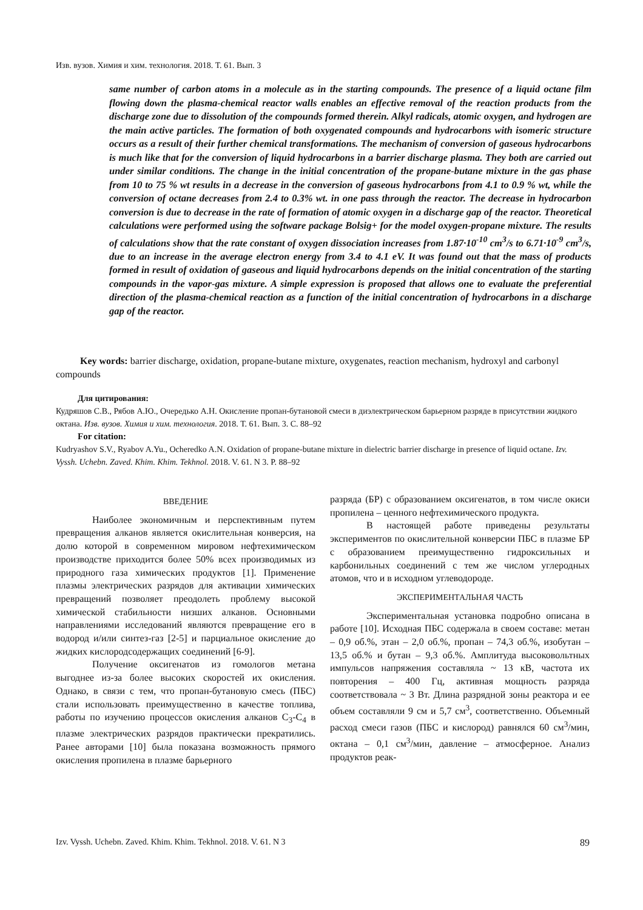Изв. вузов. Химия и хим. технология. 2018. Т. 61. Вып. 3
same number of carbon atoms in a molecule as in the starting compounds. The presence of a liquid octane film flowing down the plasma-chemical reactor walls enables an effective removal of the reaction products from the discharge zone due to dissolution of the compounds formed therein. Alkyl radicals, atomic oxygen, and hydrogen are the main active particles. The formation of both oxygenated compounds and hydrocarbons with isomeric structure occurs as a result of their further chemical transformations. The mechanism of conversion of gaseous hydrocarbons is much like that for the conversion of liquid hydrocarbons in a barrier discharge plasma. They both are carried out under similar conditions. The change in the initial concentration of the propane-butane mixture in the gas phase from 10 to 75 % wt results in a decrease in the conversion of gaseous hydrocarbons from 4.1 to 0.9 % wt, while the conversion of octane decreases from 2.4 to 0.3% wt. in one pass through the reactor. The decrease in hydrocarbon conversion is due to decrease in the rate of formation of atomic oxygen in a discharge gap of the reactor. Theoretical calculations were performed using the software package Bolsig+ for the model oxygen-propane mixture. The results of calculations show that the rate constant of oxygen dissociation increases from 1.87·10<sup>-10</sup> cm<sup>3</sup>/s to 6.71·10<sup>-9</sup> cm<sup>3</sup>/s, due to an increase in the average electron energy from 3.4 to 4.1 eV. It was found out that the mass of products formed in result of oxidation of gaseous and liquid hydrocarbons depends on the initial concentration of the starting compounds in the vapor-gas mixture. A simple expression is proposed that allows one to evaluate the preferential direction of the plasma-chemical reaction as a function of the initial concentration of hydrocarbons in a discharge gap of the reactor.
Key words: barrier discharge, oxidation, propane-butane mixture, oxygenates, reaction mechanism, hydroxyl and carbonyl compounds
Для цитирования:
Кудряшов С.В., Рябов А.Ю., Очередько А.Н. Окисление пропан-бутановой смеси в диэлектрическом барьерном разряде в присутствии жидкого октана. Изв. вузов. Химия и хим. технология. 2018. Т. 61. Вып. 3. С. 88‒92
For citation:
Kudryashov S.V., Ryabov A.Yu., Ocheredko A.N. Oxidation of propane-butane mixture in dielectric barrier discharge in presence of liquid octane. Izv. Vyssh. Uchebn. Zaved. Khim. Khim. Tekhnol. 2018. V. 61. N 3. P. 88‒92
ВВЕДЕНИЕ
Наиболее экономичным и перспективным путем превращения алканов является окислительная конверсия, на долю которой в современном мировом нефтехимическом производстве приходится более 50% всех производимых из природного газа химических продуктов [1]. Применение плазмы электрических разрядов для активации химических превращений позволяет преодолеть проблему высокой химической стабильности низших алканов. Основными направлениями исследований являются превращение его в водород и/или синтез-газ [2-5] и парциальное окисление до жидких кислородсодержащих соединений [6-9].
Получение оксигенатов из гомологов метана выгоднее из-за более высоких скоростей их окисления. Однако, в связи с тем, что пропан-бутановую смесь (ПБС) стали использовать преимущественно в качестве топлива, работы по изучению процессов окисления алканов C<sub>3</sub>-C<sub>4</sub> в плазме электрических разрядов практически прекратились. Ранее авторами [10] была показана возможность прямого окисления пропилена в плазме барьерного
разряда (БР) с образованием оксигенатов, в том числе окиси пропилена – ценного нефтехимического продукта.
В настоящей работе приведены результаты экспериментов по окислительной конверсии ПБС в плазме БР с образованием преимущественно гидроксильных и карбонильных соединений с тем же числом углеродных атомов, что и в исходном углеводороде.
ЭКСПЕРИМЕНТАЛЬНАЯ ЧАСТЬ
Экспериментальная установка подробно описана в работе [10]. Исходная ПБС содержала в своем составе: метан – 0,9 об.%, этан – 2,0 об.%, пропан – 74,3 об.%, изобутан – 13,5 об.% и бутан – 9,3 об.%. Амплитуда высоковольтных импульсов напряжения составляла ~ 13 кВ, частота их повторения – 400 Гц, активная мощность разряда соответствовала ~ 3 Вт. Длина разрядной зоны реактора и ее объем составляли 9 см и 5,7 см<sup>3</sup>, соответственно. Объемный расход смеси газов (ПБС и кислород) равнялся 60 см<sup>3</sup>/мин, октана – 0,1 см<sup>3</sup>/мин, давление – атмосферное. Анализ продуктов реак-
Izv. Vyssh. Uchebn. Zaved. Khim. Khim. Tekhnol. 2018. V. 61. N 3 89